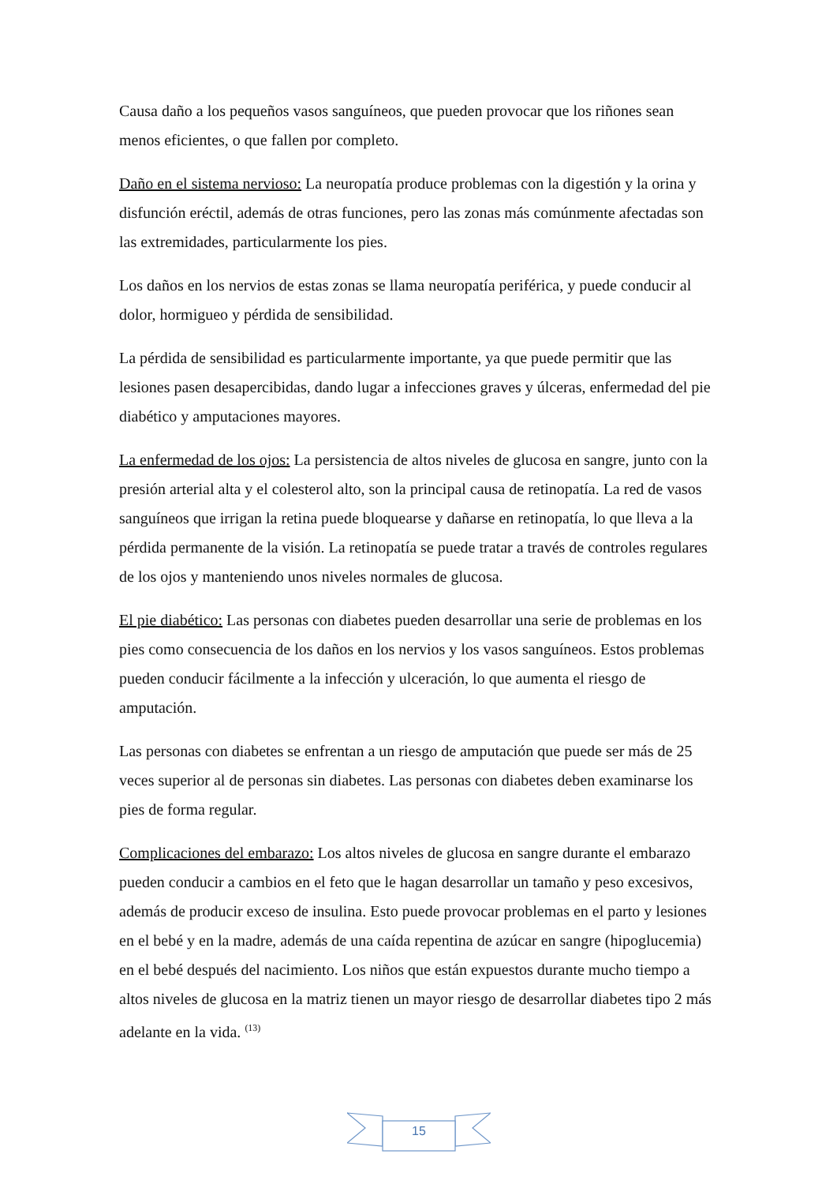Causa daño a los pequeños vasos sanguíneos, que pueden provocar que los riñones sean menos eficientes, o que fallen por completo.
Daño en el sistema nervioso: La neuropatía produce problemas con la digestión y la orina y disfunción eréctil, además de otras funciones, pero las zonas más comúnmente afectadas son las extremidades, particularmente los pies.
Los daños en los nervios de estas zonas se llama neuropatía periférica, y puede conducir al dolor, hormigueo y pérdida de sensibilidad.
La pérdida de sensibilidad es particularmente importante, ya que puede permitir que las lesiones pasen desapercibidas, dando lugar a infecciones graves y úlceras, enfermedad del pie diabético y amputaciones mayores.
La enfermedad de los ojos: La persistencia de altos niveles de glucosa en sangre, junto con la presión arterial alta y el colesterol alto, son la principal causa de retinopatía. La red de vasos sanguíneos que irrigan la retina puede bloquearse y dañarse en retinopatía, lo que lleva a la pérdida permanente de la visión. La retinopatía se puede tratar a través de controles regulares de los ojos y manteniendo unos niveles normales de glucosa.
El pie diabético: Las personas con diabetes pueden desarrollar una serie de problemas en los pies como consecuencia de los daños en los nervios y los vasos sanguíneos. Estos problemas pueden conducir fácilmente a la infección y ulceración, lo que aumenta el riesgo de amputación.
Las personas con diabetes se enfrentan a un riesgo de amputación que puede ser más de 25 veces superior al de personas sin diabetes. Las personas con diabetes deben examinarse los pies de forma regular.
Complicaciones del embarazo: Los altos niveles de glucosa en sangre durante el embarazo pueden conducir a cambios en el feto que le hagan desarrollar un tamaño y peso excesivos, además de producir exceso de insulina. Esto puede provocar problemas en el parto y lesiones en el bebé y en la madre, además de una caída repentina de azúcar en sangre (hipoglucemia) en el bebé después del nacimiento. Los niños que están expuestos durante mucho tiempo a altos niveles de glucosa en la matriz tienen un mayor riesgo de desarrollar diabetes tipo 2 más adelante en la vida. <sup>(13)</sup>
15